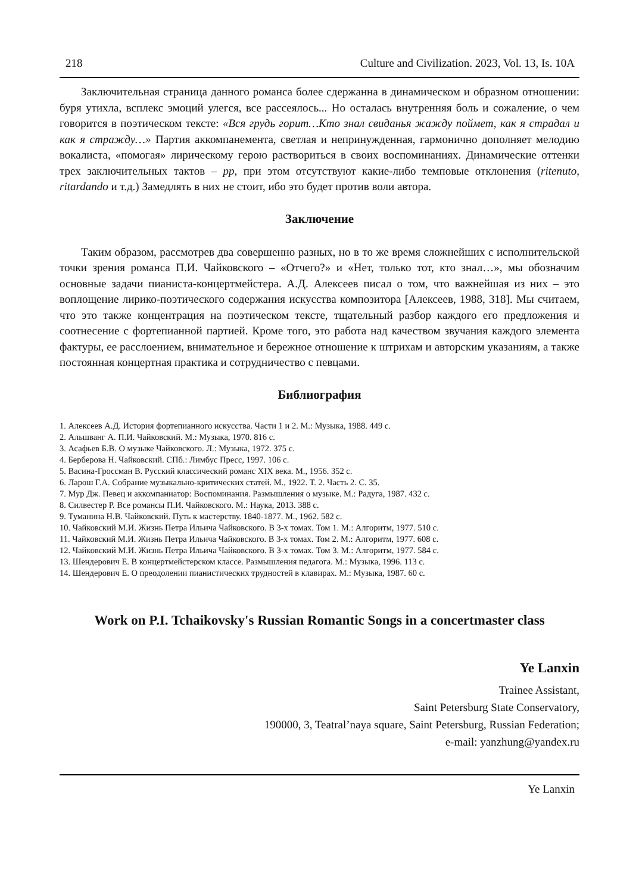218 Culture and Civilization. 2023, Vol. 13, Is. 10A
Заключительная страница данного романса более сдержанна в динамическом и образном отношении: буря утихла, всплекс эмоций улегся, все рассеялось... Но осталась внутренняя боль и сожаление, о чем говорится в поэтическом тексте: «Вся грудь горит…Кто знал свиданья жажду поймет, как я страдал и как я стражду…» Партия аккомпанемента, светлая и непринужденная, гармонично дополняет мелодию вокалиста, «помогая» лирическому герою раствориться в своих воспоминаниях. Динамические оттенки трех заключительных тактов – pp, при этом отсутствуют какие-либо темповые отклонения (ritenuto, ritardando и т.д.) Замедлять в них не стоит, ибо это будет против воли автора.
Заключение
Таким образом, рассмотрев два совершенно разных, но в то же время сложнейших с исполнительской точки зрения романса П.И. Чайковского – «Отчего?» и «Нет, только тот, кто знал…», мы обозначим основные задачи пианиста-концертмейстера. А.Д. Алексеев писал о том, что важнейшая из них – это воплощение лирико-поэтического содержания искусства композитора [Алексеев, 1988, 318]. Мы считаем, что это также концентрация на поэтическом тексте, тщательный разбор каждого его предложения и соотнесение с фортепианной партией. Кроме того, это работа над качеством звучания каждого элемента фактуры, ее расслоением, внимательное и бережное отношение к штрихам и авторским указаниям, а также постоянная концертная практика и сотрудничество с певцами.
Библиография
1. Алексеев А.Д. История фортепианного искусства. Части 1 и 2. М.: Музыка, 1988. 449 с.
2. Альшванг А. П.И. Чайковский. М.: Музыка, 1970. 816 с.
3. Асафьев Б.В. О музыке Чайковского. Л.: Музыка, 1972. 375 с.
4. Берберова Н. Чайковский. СПб.: Лимбус Пресс, 1997. 106 с.
5. Васина-Гроссман В. Русский классический романс XIX века. М., 1956. 352 с.
6. Ларош Г.А. Собрание музыкально-критических статей. М., 1922. Т. 2. Часть 2. С. 35.
7. Мур Дж. Певец и аккомпаниатор: Воспоминания. Размышления о музыке. М.: Радуга, 1987. 432 с.
8. Силвестер Р. Все романсы П.И. Чайковского. М.: Наука, 2013. 388 с.
9. Туманина Н.В. Чайковский. Путь к мастерству. 1840-1877. М., 1962. 582 с.
10. Чайковский М.И. Жизнь Петра Ильича Чайковского. В 3-х томах. Том 1. М.: Алгоритм, 1977. 510 с.
11. Чайковский М.И. Жизнь Петра Ильича Чайковского. В 3-х томах. Том 2. М.: Алгоритм, 1977. 608 с.
12. Чайковский М.И. Жизнь Петра Ильича Чайковского. В 3-х томах. Том 3. М.: Алгоритм, 1977. 584 с.
13. Шендерович Е. В концертмейстерском классе. Размышления педагога. М.: Музыка, 1996. 113 с.
14. Шендерович Е. О преодолении пианистических трудностей в клавирах. М.: Музыка, 1987. 60 с.
Work on P.I. Tchaikovsky's Russian Romantic Songs in a concertmaster class
Ye Lanxin
Trainee Assistant,
Saint Petersburg State Conservatory,
190000, 3, Teatral’naya square, Saint Petersburg, Russian Federation;
e-mail: yanzhung@yandex.ru
Ye Lanxin